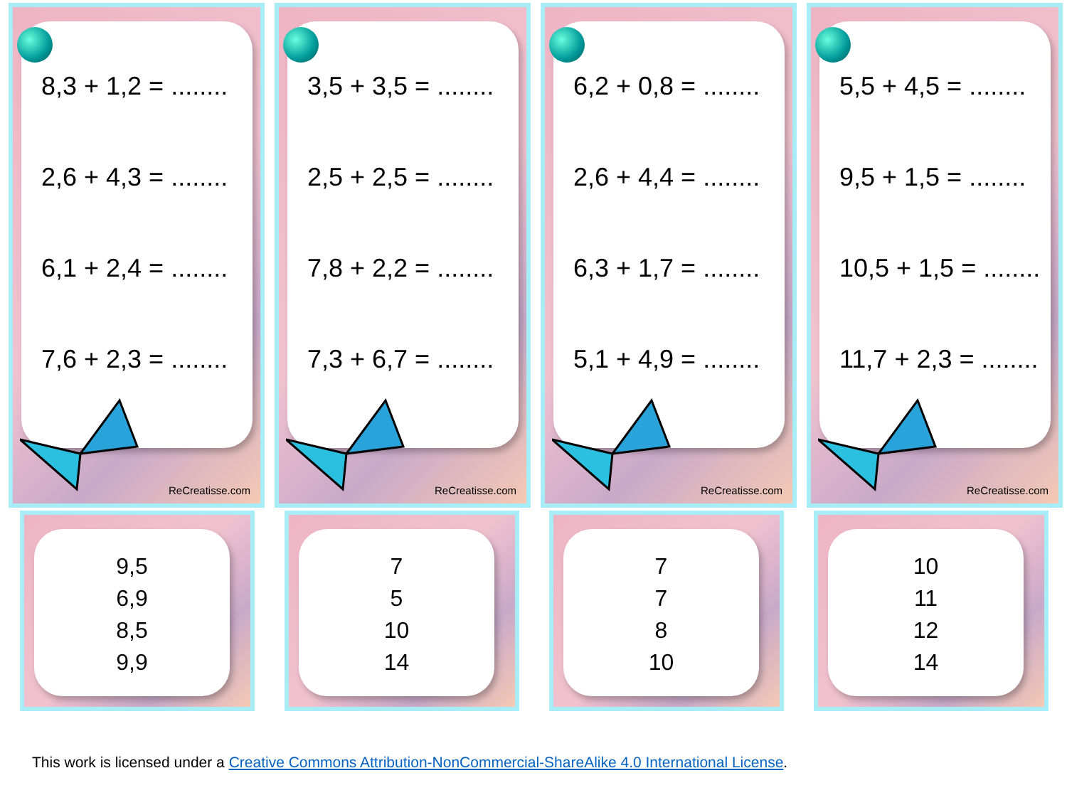8,3 + 1,2 = ........
2,6 + 4,3 = ........
6,1 + 2,4 = ........
7,6 + 2,3 = ........
ReCreatisse.com
3,5 + 3,5 = ........
2,5 + 2,5 = ........
7,8 + 2,2 = ........
7,3 + 6,7 = ........
ReCreatisse.com
6,2 + 0,8 = ........
2,6 + 4,4 = ........
6,3 + 1,7 = ........
5,1 + 4,9 = ........
ReCreatisse.com
5,5 + 4,5 = ........
9,5 + 1,5 = ........
10,5 + 1,5 = ........
11,7 + 2,3 = ........
ReCreatisse.com
9,5
6,9
8,5
9,9
7
5
10
14
7
7
8
10
10
11
12
14
This work is licensed under a Creative Commons Attribution-NonCommercial-ShareAlike 4.0 International License.